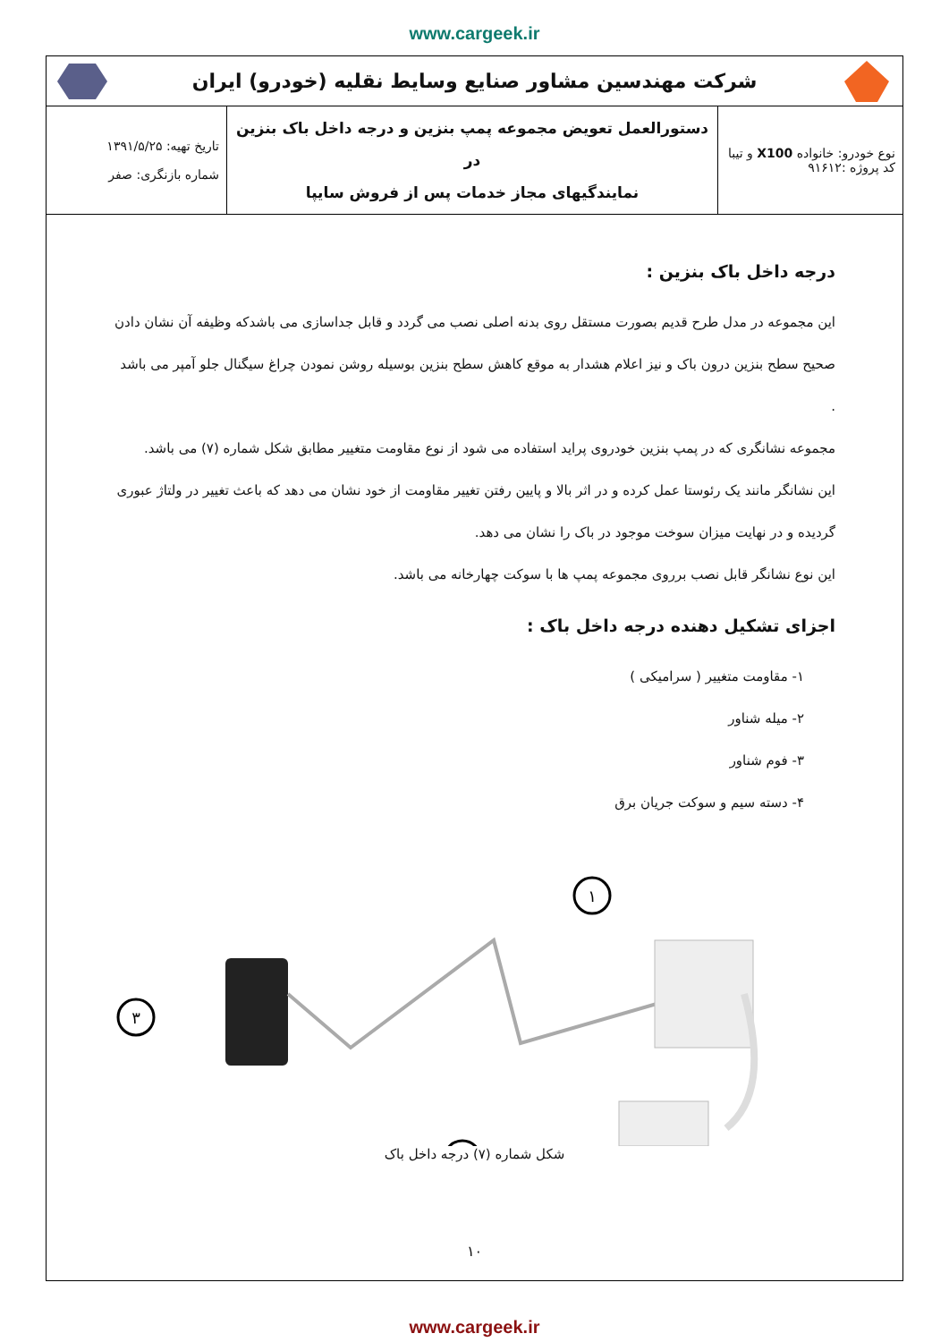www.cargeek.ir
شرکت مهندسین مشاور صنایع وسایط نقلیه (خودرو) ایران
| نوع خودرو: خانواده X100 و تیبا کد پروژه :۹۱۶۱۲ | دستورالعمل تعویض مجموعه پمپ بنزین و درجه داخل باک بنزین در نمایندگیهای مجاز خدمات پس از فروش سایپا | تاریخ تهیه: ۱۳۹۱/۵/۲۵ شماره بازنگری: صفر |
درجه داخل باک بنزین :
این مجموعه در مدل طرح قدیم بصورت مستقل روی بدنه اصلی نصب می گردد و قابل جداسازی می باشدکه وظیفه آن نشان دادن صحیح سطح بنزین درون باک و نیز اعلام هشدار به موقع کاهش سطح بنزین بوسیله روشن نمودن چراغ سیگنال جلو آمپر می باشد .
مجموعه نشانگری که در پمپ بنزین خودروی پراید استفاده می شود از نوع مقاومت متغییر مطابق شکل شماره (۷) می باشد.
این نشانگر مانند یک رئوستا عمل کرده و در اثر بالا و پایین رفتن تغییر مقاومت از خود نشان می دهد که باعث تغییر در ولتاژ عبوری گردیده و در نهایت میزان سوخت موجود در باک را نشان می دهد.
این نوع نشانگر قابل نصب برروی مجموعه پمپ ها با سوکت چهارخانه می باشد.
اجزای تشکیل دهنده درجه داخل باک :
۱- مقاومت متغییر ( سرامیکی )
۲- میله شناور
۳- فوم شناور
۴- دسته سیم و سوکت جریان برق
۱
۳
شکل شماره (۷) درجه داخل باک
۱۰
www.cargeek.ir